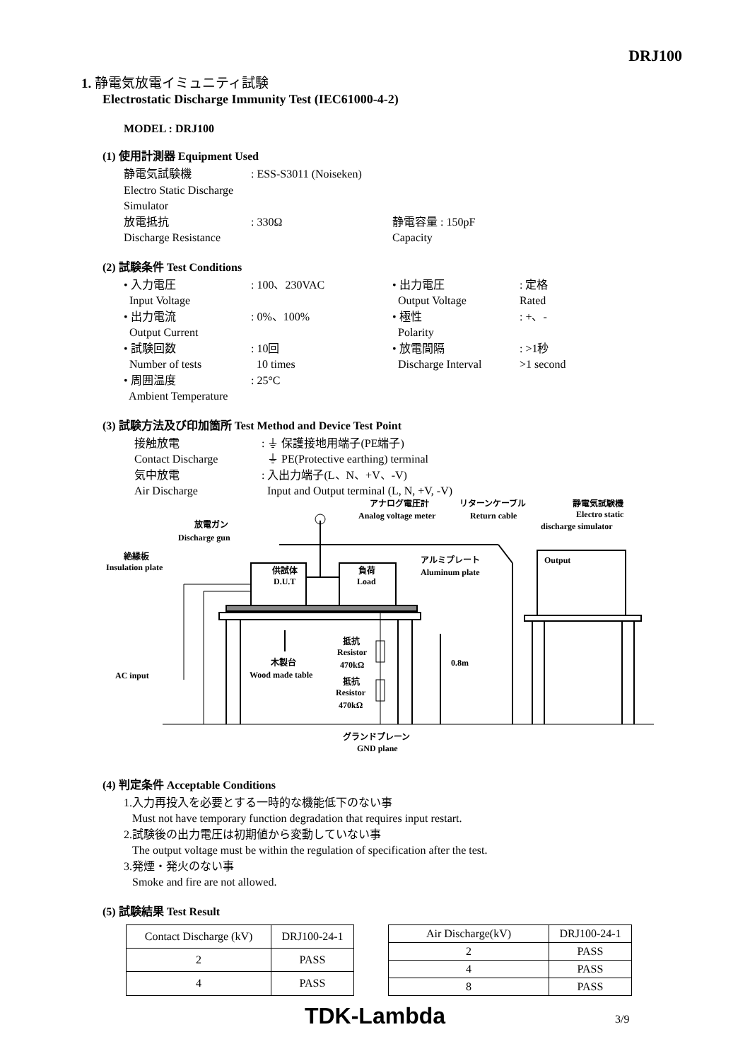DRJ100
1. 静電気放電イミュニティ試験
Electrostatic Discharge Immunity Test (IEC61000-4-2)
MODEL : DRJ100
(1) 使用計測器 Equipment Used
静電気試験機: ESS-S3011 (Noiseken) Electro Static Discharge Simulator 放電抵抗: 330Ω 静電容量 : 150pF Discharge Resistance Capacity
(2) 試験条件 Test Conditions
• 入力電圧: 100、230VAC • 出力電圧: 定格 Input Voltage Output Voltage Rated • 出力電流: 0%、100% • 極性: +、- Output Current Polarity • 試験回数: 10回 • 放電間隔: >1秒 Number of tests 10 times Discharge Interval >1 second • 周囲温度: 25°C Ambient Temperature
(3) 試験方法及び印加箇所 Test Method and Device Test Point
接触放電: ⏚ 保護接地用端子(PE端子) Contact Discharge ⏚ PE(Protective earthing) terminal 気中放電: 入出力端子(L、N、+V、-V) Air Discharge Input and Output terminal (L, N, +V, -V)
放電ガン
Discharge gun
絶縁板
Insulation plate
供試体
D.U.T
負荷
Load
アナログ電圧計
Analog voltage meter
リターンケーブル
Return cable
静電気試験機
Electro static
discharge simulator
Output
アルミプレート
Aluminum plate
抵抗
Resistor
470kΩ
抵抗
Resistor
470kΩ
木製台
Wood made table
0.8m
AC input
グランドプレーン
GND plane
(4) 判定条件 Acceptable Conditions
1.入力再投入を必要とする一時的な機能低下のない事
Must not have temporary function degradation that requires input restart.
2.試験後の出力電圧は初期値から変動していない事
The output voltage must be within the regulation of specification after the test.
3.発煙・発火のない事
Smoke and fire are not allowed.
(5) 試験結果 Test Result
| Contact Discharge (kV) | DRJ100-24-1 |
| --- | --- |
| 2 | PASS |
| 4 | PASS |
| Air Discharge(kV) | DRJ100-24-1 |
| --- | --- |
| 2 | PASS |
| 4 | PASS |
| 8 | PASS |
TDK-Lambda 3/9